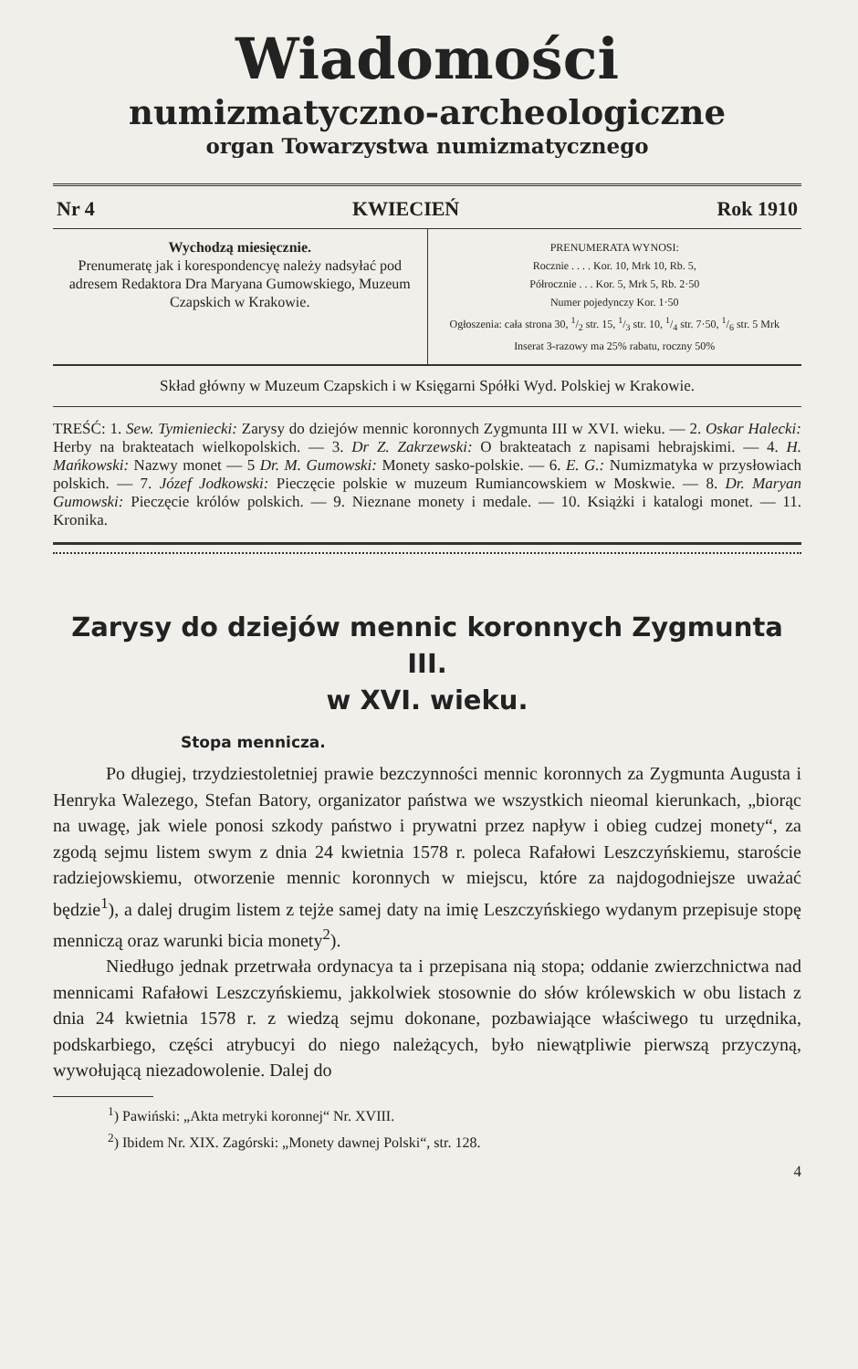Wiadomości
numizmatyczno-archeologiczne
organ Towarzystwa numizmatycznego
Nr 4 KWIECIEŃ Rok 1910
Wychodzą miesięcznie.
Prenumeratę jak i korespondencyę należy nadsyłać pod adresem Redaktora Dra Maryana Gumowskiego, Muzeum Czapskich w Krakowie.
PRENUMERATA WYNOSI:
Rocznie . . . . Kor. 10, Mrk 10, Rb. 5,
Półrocznie . . . Kor. 5, Mrk 5, Rb. 2·50
Numer pojedynczy Kor. 1·50
Ogłoszenia: cała strona 30, 1/2 str. 15, 1/3 str. 10, 1/4 str. 7·50, 1/6 str. 5 Mrk
Inserat 3-razowy ma 25% rabatu, roczny 50%
Skład główny w Muzeum Czapskich i w Księgarni Spółki Wyd. Polskiej w Krakowie.
TREŚĆ: 1. Sew. Tymieniecki: Zarysy do dziejów mennic koronnych Zygmunta III w XVI. wieku. — 2. Oskar Halecki: Herby na brakteatach wielkopolskich. — 3. Dr Z. Zakrzewski: O brakteatach z napisami hebrajskimi. — 4. H. Mańkowski: Nazwy monet — 5 Dr. M. Gumowski: Monety sasko-polskie. — 6. E. G.: Numizmatyka w przysłowiach polskich. — 7. Józef Jodkowski: Pieczęcie polskie w muzeum Rumiancowskiem w Moskwie. — 8. Dr. Maryan Gumowski: Pieczęcie królów polskich. — 9. Nieznane monety i medale. — 10. Książki i katalogi monet. — 11. Kronika.
Zarysy do dziejów mennic koronnych Zygmunta III.
w XVI. wieku.
Stopa mennicza.
Po długiej, trzydziestoletniej prawie bezczynności mennic koronnych za Zygmunta Augusta i Henryka Walezego, Stefan Batory, organizator państwa we wszystkich nieomal kierunkach, „biorąc na uwagę, jak wiele ponosi szkody państwo i prywatni przez napływ i obieg cudzej monety“, za zgodą sejmu listem swym z dnia 24 kwietnia 1578 r. poleca Rafałowi Leszczyńskiemu, staroście radziejowskiemu, otworzenie mennic koronnych w miejscu, które za najdogodniejsze uważać będzie<sup>1</sup>), a dalej drugim listem z tejże samej daty na imię Leszczyńskiego wydanym przepisuje stopę menniczą oraz warunki bicia monety<sup>2</sup>).
Niedługo jednak przetrwała ordynacya ta i przepisana nią stopa; oddanie zwierzchnictwa nad mennicami Rafałowi Leszczyńskiemu, jakkolwiek stosownie do słów królewskich w obu listach z dnia 24 kwietnia 1578 r. z wiedzą sejmu dokonane, pozbawiające właściwego tu urzędnika, podskarbiego, części atrybucyi do niego należących, było niewątpliwie pierwszą przyczyną, wywołującą niezadowolenie. Dalej do
<sup>1</sup>) Pawiński: „Akta metryki koronnej“ Nr. XVIII.
<sup>2</sup>) Ibidem Nr. XIX. Zagórski: „Monety dawnej Polski“, str. 128.
4